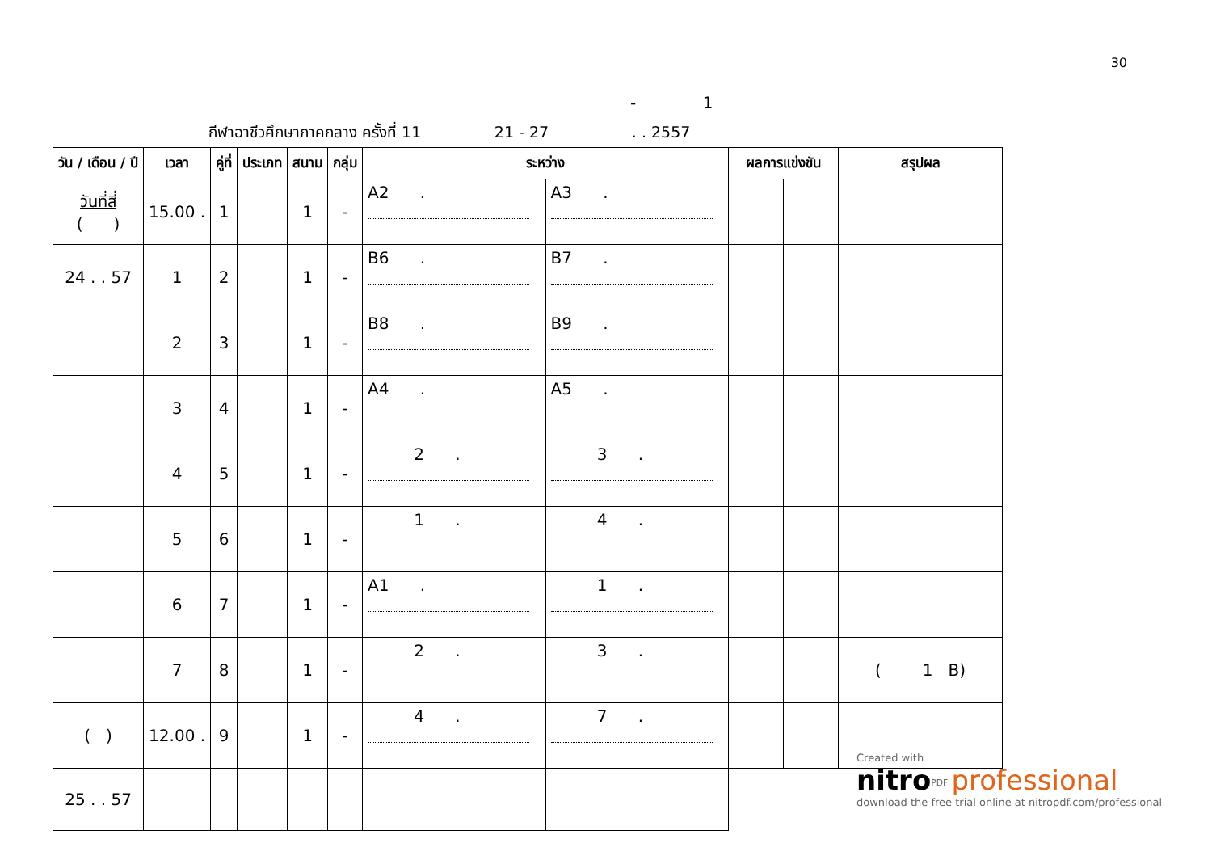30
- 1
กีฬาอาชีวศึกษาภาคกลาง ครั้งที่ 11 21 - 27 . . 2557
| วัน / เดือน / ปี | เวลา | คู่ที่ | ประเภท | สนาม | กลุ่ม | ระหว่าง | | ผลการแข่งขัน | | สรุปผล |
| --- | --- | --- | --- | --- | --- | --- | --- | --- | --- | --- |
| วันที่สี่ ( ) | 15.00 . | 1 | | 1 | - | A2 . | A3 . | | | |
| 24 . . 57 | 1 | 2 | | 1 | - | B6 . | B7 . | | | |
| | 2 | 3 | | 1 | - | B8 . | B9 . | | | |
| | 3 | 4 | | 1 | - | A4 . | A5 . | | | |
| | 4 | 5 | | 1 | - | 2 . | 3 . | | | |
| | 5 | 6 | | 1 | - | 1 . | 4 . | | | |
| | 6 | 7 | | 1 | - | A1 . | 1 . | | | |
| | 7 | 8 | | 1 | - | 2 . | 3 . | | | ( 1 B) |
| ( ) | 12.00 . | 9 | | 1 | - | 4 . | 7 . | | | |
| 25 . . 57 | | | | | | | | | | |
Created with
nitro<sup>PDF</sup> professional
download the free trial online at nitropdf.com/professional